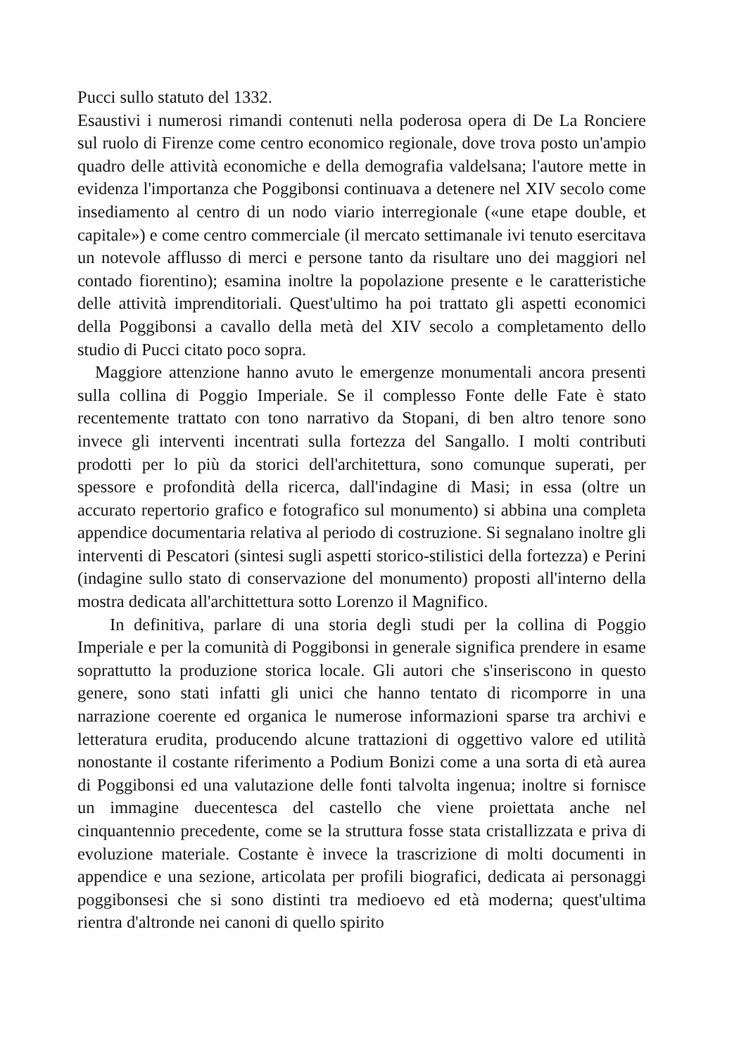Pucci sullo statuto del 1332.
Esaustivi i numerosi rimandi contenuti nella poderosa opera di De La Ronciere sul ruolo di Firenze come centro economico regionale, dove trova posto un'ampio quadro delle attività economiche e della demografia valdelsana; l'autore mette in evidenza l'importanza che Poggibonsi continuava a detenere nel XIV secolo come insediamento al centro di un nodo viario interregionale («une etape double, et capitale») e come centro commerciale (il mercato settimanale ivi tenuto esercitava un notevole afflusso di merci e persone tanto da risultare uno dei maggiori nel contado fiorentino); esamina inoltre la popolazione presente e le caratteristiche delle attività imprenditoriali. Quest'ultimo ha poi trattato gli aspetti economici della Poggibonsi a cavallo della metà del XIV secolo a completamento dello studio di Pucci citato poco sopra.
Maggiore attenzione hanno avuto le emergenze monumentali ancora presenti sulla collina di Poggio Imperiale. Se il complesso Fonte delle Fate è stato recentemente trattato con tono narrativo da Stopani, di ben altro tenore sono invece gli interventi incentrati sulla fortezza del Sangallo. I molti contributi prodotti per lo più da storici dell'architettura, sono comunque superati, per spessore e profondità della ricerca, dall'indagine di Masi; in essa (oltre un accurato repertorio grafico e fotografico sul monumento) si abbina una completa appendice documentaria relativa al periodo di costruzione. Si segnalano inoltre gli interventi di Pescatori (sintesi sugli aspetti storico-stilistici della fortezza) e Perini (indagine sullo stato di conservazione del monumento) proposti all'interno della mostra dedicata all'archittettura sotto Lorenzo il Magnifico.
In definitiva, parlare di una storia degli studi per la collina di Poggio Imperiale e per la comunità di Poggibonsi in generale significa prendere in esame soprattutto la produzione storica locale. Gli autori che s'inseriscono in questo genere, sono stati infatti gli unici che hanno tentato di ricomporre in una narrazione coerente ed organica le numerose informazioni sparse tra archivi e letteratura erudita, producendo alcune trattazioni di oggettivo valore ed utilità nonostante il costante riferimento a Podium Bonizi come a una sorta di età aurea di Poggibonsi ed una valutazione delle fonti talvolta ingenua; inoltre si fornisce un immagine duecentesca del castello che viene proiettata anche nel cinquantennio precedente, come se la struttura fosse stata cristallizzata e priva di evoluzione materiale. Costante è invece la trascrizione di molti documenti in appendice e una sezione, articolata per profili biografici, dedicata ai personaggi poggibonsesi che si sono distinti tra medioevo ed età moderna; quest'ultima rientra d'altronde nei canoni di quello spirito